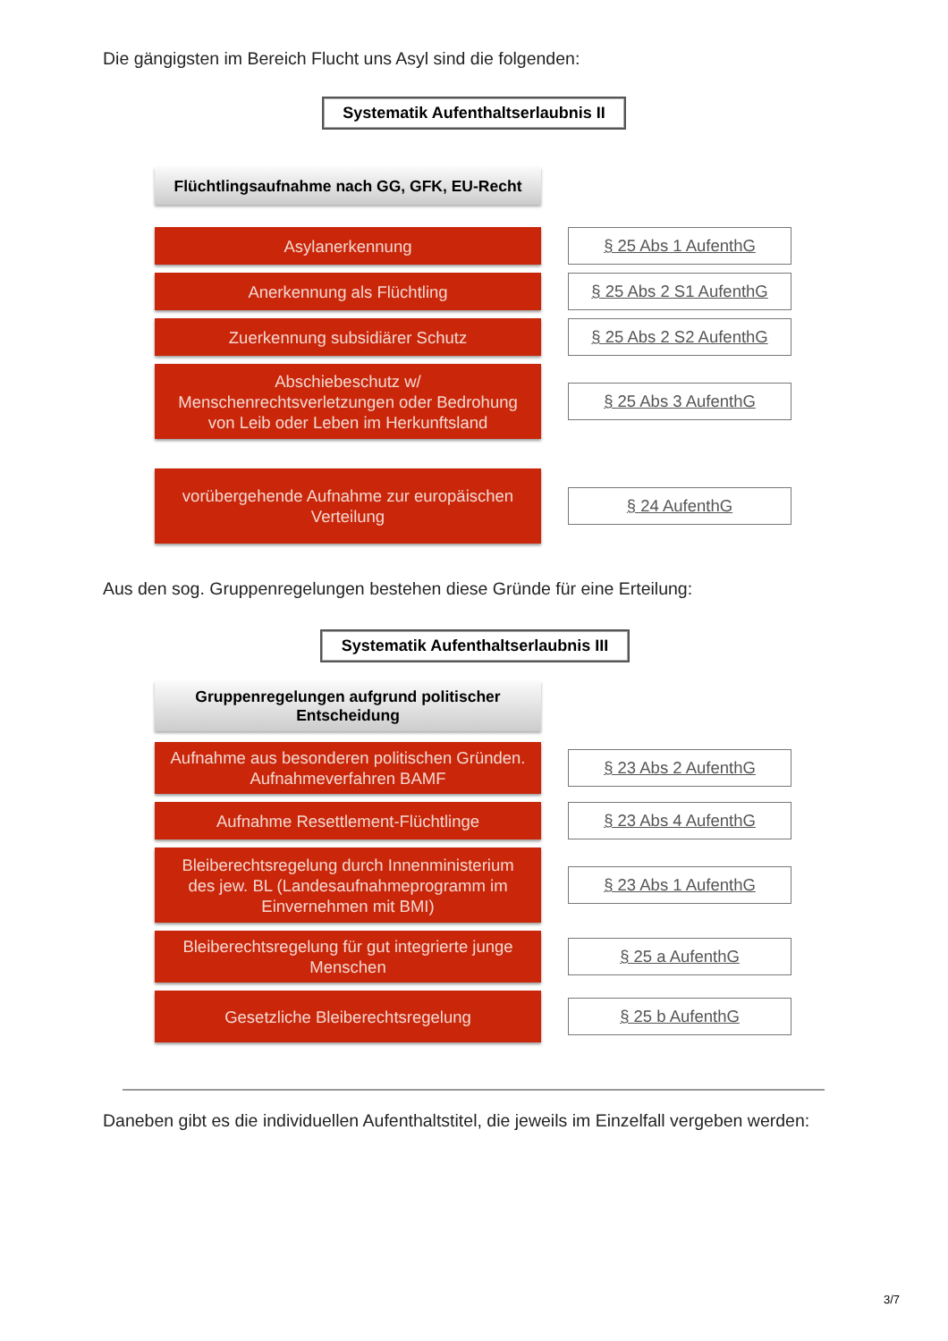Die gängigsten im Bereich Flucht uns Asyl sind die folgenden:
Systematik Aufenthaltserlaubnis II
Flüchtlingsaufnahme nach GG, GFK, EU-Recht
Asylanerkennung
§ 25 Abs 1 AufenthG
Anerkennung als Flüchtling
§ 25 Abs 2 S1 AufenthG
Zuerkennung subsidiärer Schutz
§ 25 Abs 2 S2 AufenthG
Abschiebeschutz w/
Menschenrechtsverletzungen oder Bedrohung
von Leib oder Leben im Herkunftsland
§ 25 Abs 3 AufenthG
vorübergehende Aufnahme zur europäischen
Verteilung
§ 24 AufenthG
Aus den sog. Gruppenregelungen bestehen diese Gründe für eine Erteilung:
Systematik Aufenthaltserlaubnis III
Gruppenregelungen aufgrund politischer
Entscheidung
Aufnahme aus besonderen politischen Gründen.
Aufnahmeverfahren BAMF
§ 23 Abs 2 AufenthG
Aufnahme Resettlement-Flüchtlinge
§ 23 Abs 4 AufenthG
Bleiberechtsregelung durch Innenministerium
des jew. BL (Landesaufnahmeprogramm im
Einvernehmen mit BMI)
§ 23 Abs 1 AufenthG
Bleiberechtsregelung für gut integrierte junge
Menschen
§ 25 a AufenthG
Gesetzliche Bleiberechtsregelung
§ 25 b AufenthG
Daneben gibt es die individuellen Aufenthaltstitel, die jeweils im Einzelfall vergeben werden:
3/7